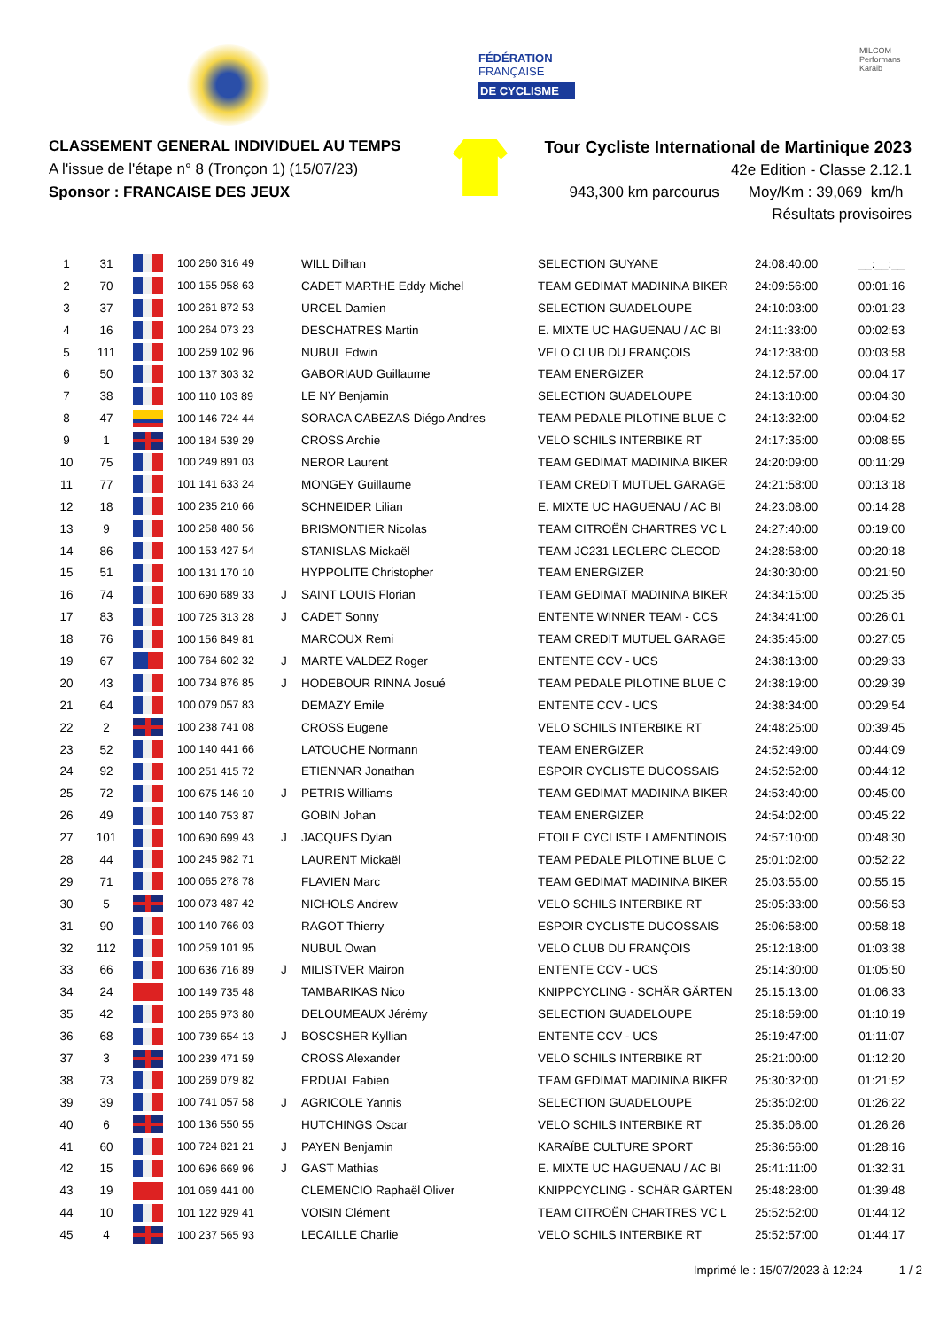FÉDÉRATION
FRANÇAISE
DE CYCLISME
MILCOM
Performans Karaib
CLASSEMENT GENERAL INDIVIDUEL AU TEMPS
A l'issue de l'étape n° 8 (Tronçon 1) (15/07/23)
Sponsor : FRANCAISE DES JEUX
Tour Cycliste International de Martinique 2023
42e Edition - Classe 2.12.1
943,300 km parcourus Moy/Km : 39,069 km/h
Résultats provisoires
| 1 | 31 | | 100 260 316 49 | | WILL Dilhan | SELECTION GUYANE | 24:08:40:00 | __:__:__ |
| 2 | 70 | | 100 155 958 63 | | CADET MARTHE Eddy Michel | TEAM GEDIMAT MADININA BIKER | 24:09:56:00 | 00:01:16 |
| 3 | 37 | | 100 261 872 53 | | URCEL Damien | SELECTION GUADELOUPE | 24:10:03:00 | 00:01:23 |
| 4 | 16 | | 100 264 073 23 | | DESCHATRES Martin | E. MIXTE UC HAGUENAU / AC BI | 24:11:33:00 | 00:02:53 |
| 5 | 111 | | 100 259 102 96 | | NUBUL Edwin | VELO CLUB DU FRANÇOIS | 24:12:38:00 | 00:03:58 |
| 6 | 50 | | 100 137 303 32 | | GABORIAUD Guillaume | TEAM ENERGIZER | 24:12:57:00 | 00:04:17 |
| 7 | 38 | | 100 110 103 89 | | LE NY Benjamin | SELECTION GUADELOUPE | 24:13:10:00 | 00:04:30 |
| 8 | 47 | | 100 146 724 44 | | SORACA CABEZAS Diégo Andres | TEAM PEDALE PILOTINE BLUE C | 24:13:32:00 | 00:04:52 |
| 9 | 1 | | 100 184 539 29 | | CROSS Archie | VELO SCHILS INTERBIKE RT | 24:17:35:00 | 00:08:55 |
| 10 | 75 | | 100 249 891 03 | | NEROR Laurent | TEAM GEDIMAT MADININA BIKER | 24:20:09:00 | 00:11:29 |
| 11 | 77 | | 101 141 633 24 | | MONGEY Guillaume | TEAM CREDIT MUTUEL GARAGE | 24:21:58:00 | 00:13:18 |
| 12 | 18 | | 100 235 210 66 | | SCHNEIDER Lilian | E. MIXTE UC HAGUENAU / AC BI | 24:23:08:00 | 00:14:28 |
| 13 | 9 | | 100 258 480 56 | | BRISMONTIER Nicolas | TEAM CITROËN CHARTRES VC L | 24:27:40:00 | 00:19:00 |
| 14 | 86 | | 100 153 427 54 | | STANISLAS Mickaël | TEAM JC231 LECLERC CLECOD | 24:28:58:00 | 00:20:18 |
| 15 | 51 | | 100 131 170 10 | | HYPPOLITE Christopher | TEAM ENERGIZER | 24:30:30:00 | 00:21:50 |
| 16 | 74 | | 100 690 689 33 | J | SAINT LOUIS Florian | TEAM GEDIMAT MADININA BIKER | 24:34:15:00 | 00:25:35 |
| 17 | 83 | | 100 725 313 28 | J | CADET Sonny | ENTENTE WINNER TEAM - CCS | 24:34:41:00 | 00:26:01 |
| 18 | 76 | | 100 156 849 81 | | MARCOUX Remi | TEAM CREDIT MUTUEL GARAGE | 24:35:45:00 | 00:27:05 |
| 19 | 67 | | 100 764 602 32 | J | MARTE VALDEZ Roger | ENTENTE CCV - UCS | 24:38:13:00 | 00:29:33 |
| 20 | 43 | | 100 734 876 85 | J | HODEBOUR RINNA Josué | TEAM PEDALE PILOTINE BLUE C | 24:38:19:00 | 00:29:39 |
| 21 | 64 | | 100 079 057 83 | | DEMAZY Emile | ENTENTE CCV - UCS | 24:38:34:00 | 00:29:54 |
| 22 | 2 | | 100 238 741 08 | | CROSS Eugene | VELO SCHILS INTERBIKE RT | 24:48:25:00 | 00:39:45 |
| 23 | 52 | | 100 140 441 66 | | LATOUCHE Normann | TEAM ENERGIZER | 24:52:49:00 | 00:44:09 |
| 24 | 92 | | 100 251 415 72 | | ETIENNAR Jonathan | ESPOIR CYCLISTE DUCOSSAIS | 24:52:52:00 | 00:44:12 |
| 25 | 72 | | 100 675 146 10 | J | PETRIS Williams | TEAM GEDIMAT MADININA BIKER | 24:53:40:00 | 00:45:00 |
| 26 | 49 | | 100 140 753 87 | | GOBIN Johan | TEAM ENERGIZER | 24:54:02:00 | 00:45:22 |
| 27 | 101 | | 100 690 699 43 | J | JACQUES Dylan | ETOILE CYCLISTE LAMENTINOIS | 24:57:10:00 | 00:48:30 |
| 28 | 44 | | 100 245 982 71 | | LAURENT Mickaël | TEAM PEDALE PILOTINE BLUE C | 25:01:02:00 | 00:52:22 |
| 29 | 71 | | 100 065 278 78 | | FLAVIEN Marc | TEAM GEDIMAT MADININA BIKER | 25:03:55:00 | 00:55:15 |
| 30 | 5 | | 100 073 487 42 | | NICHOLS Andrew | VELO SCHILS INTERBIKE RT | 25:05:33:00 | 00:56:53 |
| 31 | 90 | | 100 140 766 03 | | RAGOT Thierry | ESPOIR CYCLISTE DUCOSSAIS | 25:06:58:00 | 00:58:18 |
| 32 | 112 | | 100 259 101 95 | | NUBUL Owan | VELO CLUB DU FRANÇOIS | 25:12:18:00 | 01:03:38 |
| 33 | 66 | | 100 636 716 89 | J | MILISTVER Mairon | ENTENTE CCV - UCS | 25:14:30:00 | 01:05:50 |
| 34 | 24 | | 100 149 735 48 | | TAMBARIKAS Nico | KNIPPCYCLING - SCHÄR GÄRTEN | 25:15:13:00 | 01:06:33 |
| 35 | 42 | | 100 265 973 80 | | DELOUMEAUX Jérémy | SELECTION GUADELOUPE | 25:18:59:00 | 01:10:19 |
| 36 | 68 | | 100 739 654 13 | J | BOSCSHER Kyllian | ENTENTE CCV - UCS | 25:19:47:00 | 01:11:07 |
| 37 | 3 | | 100 239 471 59 | | CROSS Alexander | VELO SCHILS INTERBIKE RT | 25:21:00:00 | 01:12:20 |
| 38 | 73 | | 100 269 079 82 | | ERDUAL Fabien | TEAM GEDIMAT MADININA BIKER | 25:30:32:00 | 01:21:52 |
| 39 | 39 | | 100 741 057 58 | J | AGRICOLE Yannis | SELECTION GUADELOUPE | 25:35:02:00 | 01:26:22 |
| 40 | 6 | | 100 136 550 55 | | HUTCHINGS Oscar | VELO SCHILS INTERBIKE RT | 25:35:06:00 | 01:26:26 |
| 41 | 60 | | 100 724 821 21 | J | PAYEN Benjamin | KARAÏBE CULTURE SPORT | 25:36:56:00 | 01:28:16 |
| 42 | 15 | | 100 696 669 96 | J | GAST Mathias | E. MIXTE UC HAGUENAU / AC BI | 25:41:11:00 | 01:32:31 |
| 43 | 19 | | 101 069 441 00 | | CLEMENCIO Raphaël Oliver | KNIPPCYCLING - SCHÄR GÄRTEN | 25:48:28:00 | 01:39:48 |
| 44 | 10 | | 101 122 929 41 | | VOISIN Clément | TEAM CITROËN CHARTRES VC L | 25:52:52:00 | 01:44:12 |
| 45 | 4 | | 100 237 565 93 | | LECAILLE Charlie | VELO SCHILS INTERBIKE RT | 25:52:57:00 | 01:44:17 |
Imprimé le : 15/07/2023 à 12:24 1 / 2